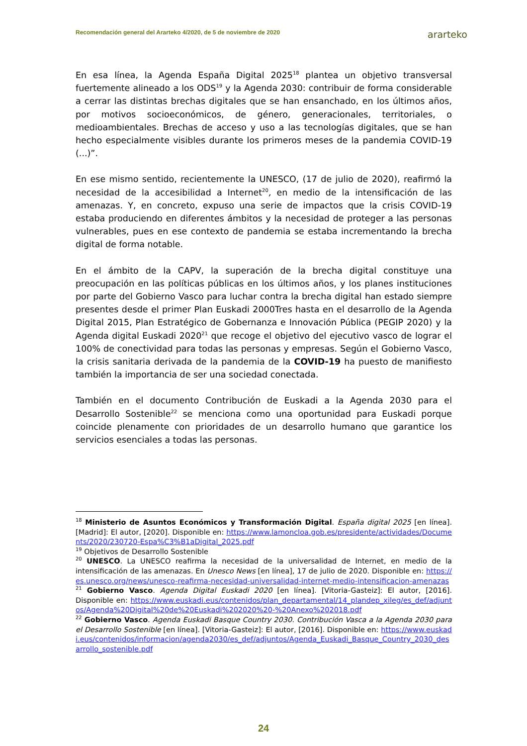Recomendación general del Ararteko 4/2020, de 5 de noviembre de 2020 ararteko
En esa línea, la Agenda España Digital 2025<sup>18</sup> plantea un objetivo transversal fuertemente alineado a los ODS<sup>19</sup> y la Agenda 2030: contribuir de forma considerable a cerrar las distintas brechas digitales que se han ensanchado, en los últimos años, por motivos socioeconómicos, de género, generacionales, territoriales, o medioambientales. Brechas de acceso y uso a las tecnologías digitales, que se han hecho especialmente visibles durante los primeros meses de la pandemia COVID-19 (...)”.
En ese mismo sentido, recientemente la UNESCO, (17 de julio de 2020), reafirmó la necesidad de la accesibilidad a Internet<sup>20</sup>, en medio de la intensificación de las amenazas. Y, en concreto, expuso una serie de impactos que la crisis COVID-19 estaba produciendo en diferentes ámbitos y la necesidad de proteger a las personas vulnerables, pues en ese contexto de pandemia se estaba incrementando la brecha digital de forma notable.
En el ámbito de la CAPV, la superación de la brecha digital constituye una preocupación en las políticas públicas en los últimos años, y los planes instituciones por parte del Gobierno Vasco para luchar contra la brecha digital han estado siempre presentes desde el primer Plan Euskadi 2000Tres hasta en el desarrollo de la Agenda Digital 2015, Plan Estratégico de Gobernanza e Innovación Pública (PEGIP 2020) y la Agenda digital Euskadi 2020<sup>21</sup> que recoge el objetivo del ejecutivo vasco de lograr el 100% de conectividad para todas las personas y empresas. Según el Gobierno Vasco, la crisis sanitaria derivada de la pandemia de la COVID-19 ha puesto de manifiesto también la importancia de ser una sociedad conectada.
También en el documento Contribución de Euskadi a la Agenda 2030 para el Desarrollo Sostenible<sup>22</sup> se menciona como una oportunidad para Euskadi porque coincide plenamente con prioridades de un desarrollo humano que garantice los servicios esenciales a todas las personas.
<sup>18</sup> Ministerio de Asuntos Económicos y Transformación Digital. España digital 2025 [en línea]. [Madrid]: El autor, [2020]. Disponible en: https://www.lamoncloa.gob.es/presidente/actividades/Documents/2020/230720-Espa%C3%B1aDigital_2025.pdf
<sup>19</sup> Objetivos de Desarrollo Sostenible
<sup>20</sup> UNESCO. La UNESCO reafirma la necesidad de la universalidad de Internet, en medio de la intensificación de las amenazas. En Unesco News [en línea], 17 de julio de 2020. Disponible en: https://es.unesco.org/news/unesco-reafirma-necesidad-universalidad-internet-medio-intensificacion-amenazas
<sup>21</sup> Gobierno Vasco. Agenda Digital Euskadi 2020 [en línea]. [Vitoria-Gasteiz]: El autor, [2016]. Disponible en: https://www.euskadi.eus/contenidos/plan_departamental/14_plandep_xileg/es_def/adjuntos/Agenda%20Digital%20de%20Euskadi%202020%20-%20Anexo%202018.pdf
<sup>22</sup> Gobierno Vasco. Agenda Euskadi Basque Country 2030. Contribución Vasca a la Agenda 2030 para el Desarrollo Sostenible [en línea]. [Vitoria-Gasteiz]: El autor, [2016]. Disponible en: https://www.euskadi.eus/contenidos/informacion/agenda2030/es_def/adjuntos/Agenda_Euskadi_Basque_Country_2030_desarrollo_sostenible.pdf
24